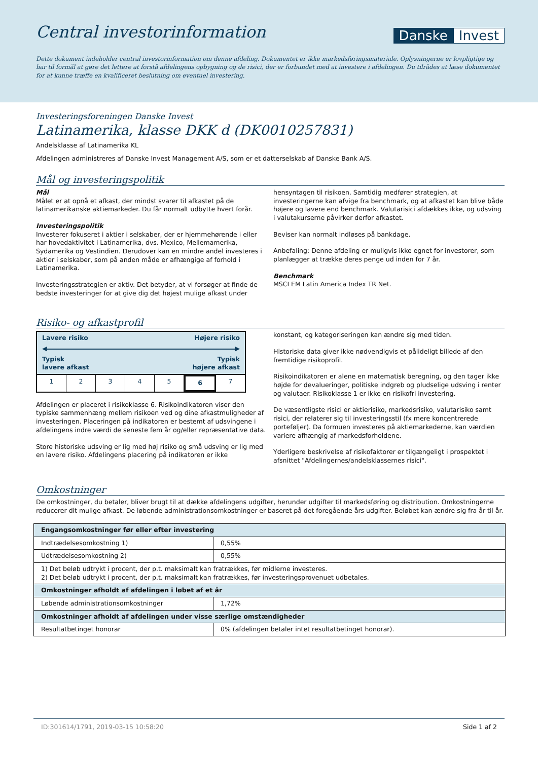Central investorinformation
Danske Invest
Dette dokument indeholder central investorinformation om denne afdeling. Dokumentet er ikke markedsføringsmateriale. Oplysningerne er lovpligtige og har til formål at gøre det lettere at forstå afdelingens opbygning og de risici, der er forbundet med at investere i afdelingen. Du tilrådes at læse dokumentet for at kunne træffe en kvalificeret beslutning om eventuel investering.
Investeringsforeningen Danske Invest
Latinamerika, klasse DKK d (DK0010257831)
Andelsklasse af Latinamerika KL
Afdelingen administreres af Danske Invest Management A/S, som er et datterselskab af Danske Bank A/S.
Mål og investeringspolitik
Mål
Målet er at opnå et afkast, der mindst svarer til afkastet på de latinamerikanske aktiemarkeder. Du får normalt udbytte hvert forår.
Investeringspolitik
Investerer fokuseret i aktier i selskaber, der er hjemmehørende i eller har hovedaktivitet i Latinamerika, dvs. Mexico, Mellemamerika, Sydamerika og Vestindien. Derudover kan en mindre andel investeres i aktier i selskaber, som på anden måde er afhængige af forhold i Latinamerika.
Investeringsstrategien er aktiv. Det betyder, at vi forsøger at finde de bedste investeringer for at give dig det højest mulige afkast under
hensyntagen til risikoen. Samtidig medfører strategien, at investeringerne kan afvige fra benchmark, og at afkastet kan blive både højere og lavere end benchmark. Valutarisici afdækkes ikke, og udsving i valutakurserne påvirker derfor afkastet.
Beviser kan normalt indløses på bankdage.
Anbefaling: Denne afdeling er muligvis ikke egnet for investorer, som planlægger at trække deres penge ud inden for 7 år.
Benchmark
MSCI EM Latin America Index TR Net.
Risiko- og afkastprofil
Lavere risiko Højere risiko
◀ ▶
Typisk
lavere afkast Typisk
højere afkast
1 2 3 4 5 6 7
Afdelingen er placeret i risikoklasse 6. Risikoindikatoren viser den typiske sammenhæng mellem risikoen ved og dine afkastmuligheder af investeringen. Placeringen på indikatoren er bestemt af udsvingene i afdelingens indre værdi de seneste fem år og/eller repræsentative data.
Store historiske udsving er lig med høj risiko og små udsving er lig med en lavere risiko. Afdelingens placering på indikatoren er ikke
konstant, og kategoriseringen kan ændre sig med tiden.
Historiske data giver ikke nødvendigvis et pålideligt billede af den fremtidige risikoprofil.
Risikoindikatoren er alene en matematisk beregning, og den tager ikke højde for devalueringer, politiske indgreb og pludselige udsving i renter og valutaer. Risikoklasse 1 er ikke en risikofri investering.
De væsentligste risici er aktierisiko, markedsrisiko, valutarisiko samt risici, der relaterer sig til investeringsstil (fx mere koncentrerede porteføljer). Da formuen investeres på aktiemarkederne, kan værdien variere afhængig af markedsforholdene.
Yderligere beskrivelse af risikofaktorer er tilgængeligt i prospektet i afsnittet "Afdelingernes/andelsklassernes risici".
Omkostninger
De omkostninger, du betaler, bliver brugt til at dække afdelingens udgifter, herunder udgifter til markedsføring og distribution. Omkostningerne reducerer dit mulige afkast. De løbende administrationsomkostninger er baseret på det foregående års udgifter. Beløbet kan ændre sig fra år til år.
| Engangsomkostninger før eller efter investering | |
| --- | --- |
| Indtrædelsesomkostning 1) | 0,55% |
| Udtrædelsesomkostning 2) | 0,55% |
| 1) Det beløb udtrykt i procent, der p.t. maksimalt kan fratrækkes, før midlerne investeres. 2) Det beløb udtrykt i procent, der p.t. maksimalt kan fratrækkes, før investeringsprovenuet udbetales. | |
| Omkostninger afholdt af afdelingen i løbet af et år | |
| Løbende administrationsomkostninger | 1,72% |
| Omkostninger afholdt af afdelingen under visse særlige omstændigheder | |
| Resultatbetinget honorar | 0% (afdelingen betaler intet resultatbetinget honorar). |
ID:301614/1791, 2019-03-15 10:58:20 Side 1 af 2